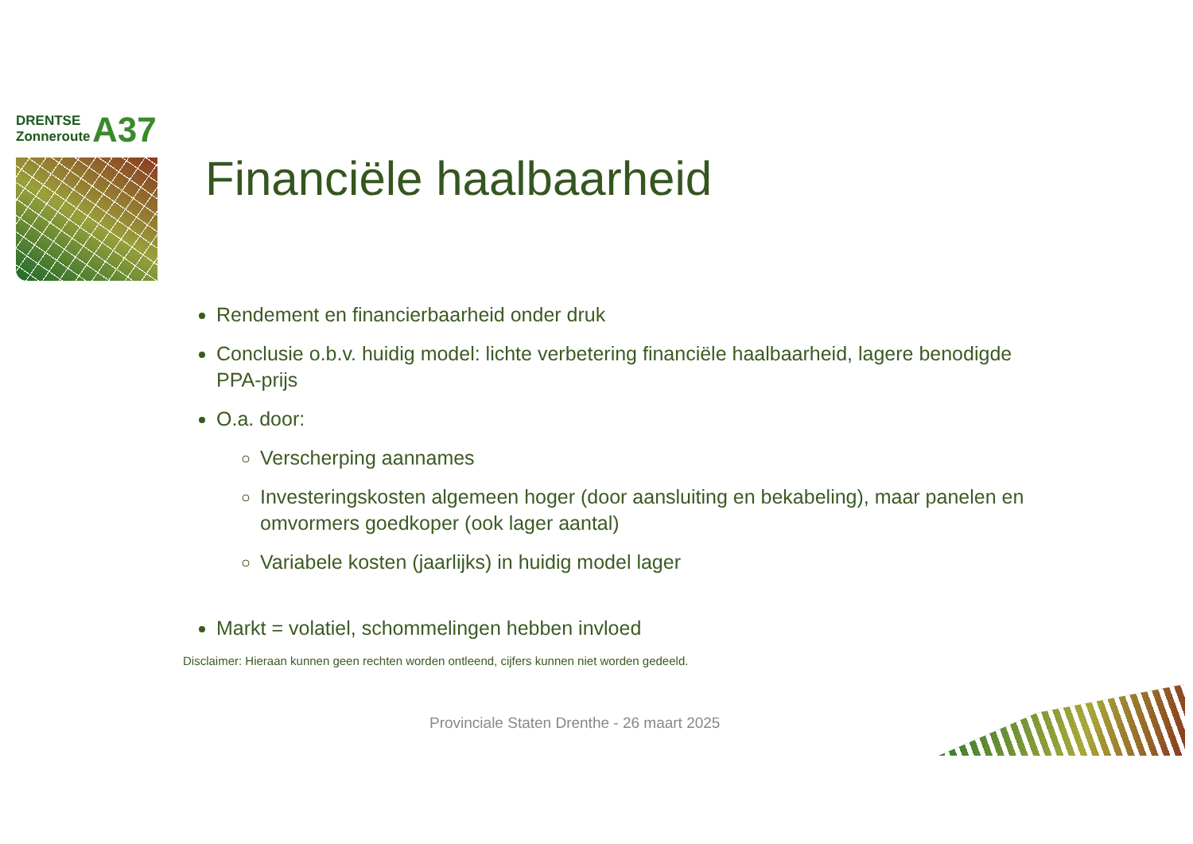DRENTSE
Zonneroute
A37
Financiële haalbaarheid
Rendement en financierbaarheid onder druk
Conclusie o.b.v. huidig model: lichte verbetering financiële haalbaarheid, lagere benodigde PPA-prijs
O.a. door:
Verscherping aannames
Investeringskosten algemeen hoger (door aansluiting en bekabeling), maar panelen en omvormers goedkoper (ook lager aantal)
Variabele kosten (jaarlijks) in huidig model lager
Markt = volatiel, schommelingen hebben invloed
Disclaimer: Hieraan kunnen geen rechten worden ontleend, cijfers kunnen niet worden gedeeld.
Provinciale Staten Drenthe - 26 maart 2025